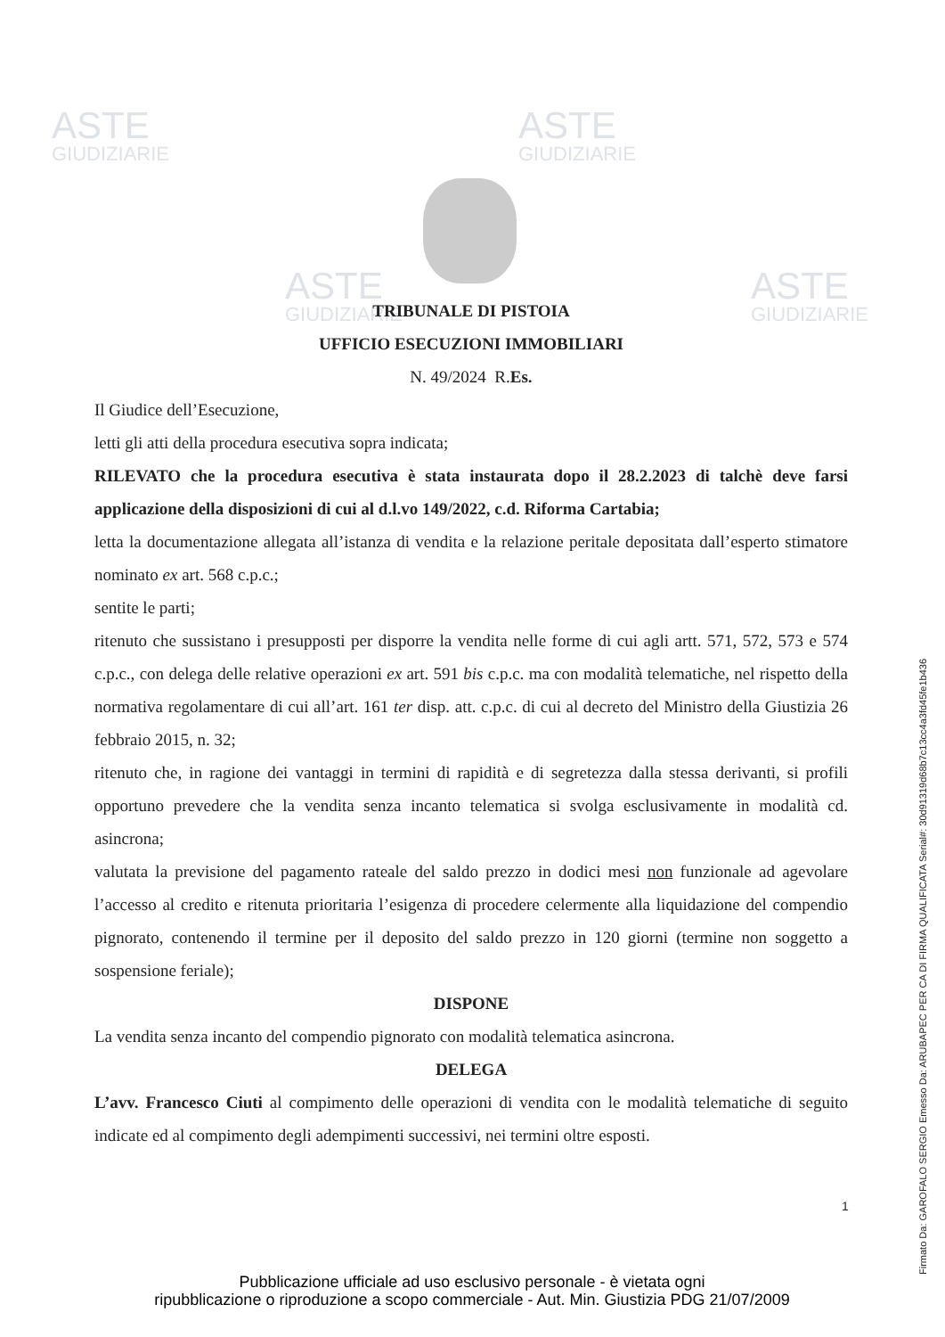ASTE
GIUDIZIARIE
ASTE
GIUDIZIARIE
ASTE
GIUDIZIARIE
ASTE
GIUDIZIARIE
TRIBUNALE DI PISTOIA
UFFICIO ESECUZIONI IMMOBILIARI
N. 49/2024 R.Es.
Il Giudice dell’Esecuzione,
letti gli atti della procedura esecutiva sopra indicata;
RILEVATO che la procedura esecutiva è stata instaurata dopo il 28.2.2023 di talchè deve farsi applicazione della disposizioni di cui al d.l.vo 149/2022, c.d. Riforma Cartabia;
letta la documentazione allegata all’istanza di vendita e la relazione peritale depositata dall’esperto stimatore nominato ex art. 568 c.p.c.;
sentite le parti;
ritenuto che sussistano i presupposti per disporre la vendita nelle forme di cui agli artt. 571, 572, 573 e 574 c.p.c., con delega delle relative operazioni ex art. 591 bis c.p.c. ma con modalità telematiche, nel rispetto della normativa regolamentare di cui all’art. 161 ter disp. att. c.p.c. di cui al decreto del Ministro della Giustizia 26 febbraio 2015, n. 32;
ritenuto che, in ragione dei vantaggi in termini di rapidità e di segretezza dalla stessa derivanti, si profili opportuno prevedere che la vendita senza incanto telematica si svolga esclusivamente in modalità cd. asincrona;
valutata la previsione del pagamento rateale del saldo prezzo in dodici mesi non funzionale ad agevolare l’accesso al credito e ritenuta prioritaria l’esigenza di procedere celermente alla liquidazione del compendio pignorato, contenendo il termine per il deposito del saldo prezzo in 120 giorni (termine non soggetto a sospensione feriale);
DISPONE
La vendita senza incanto del compendio pignorato con modalità telematica asincrona.
DELEGA
L’avv. Francesco Ciuti al compimento delle operazioni di vendita con le modalità telematiche di seguito indicate ed al compimento degli adempimenti successivi, nei termini oltre esposti.
1
Pubblicazione ufficiale ad uso esclusivo personale - è vietata ogni
ripubblicazione o riproduzione a scopo commerciale - Aut. Min. Giustizia PDG 21/07/2009
Firmato Da: GAROFALO SERGIO Emesso Da: ARUBAPEC PER CA DI FIRMA QUALIFICATA Serial#: 30d91319d68b7c13cc4a3fd45fe1b436